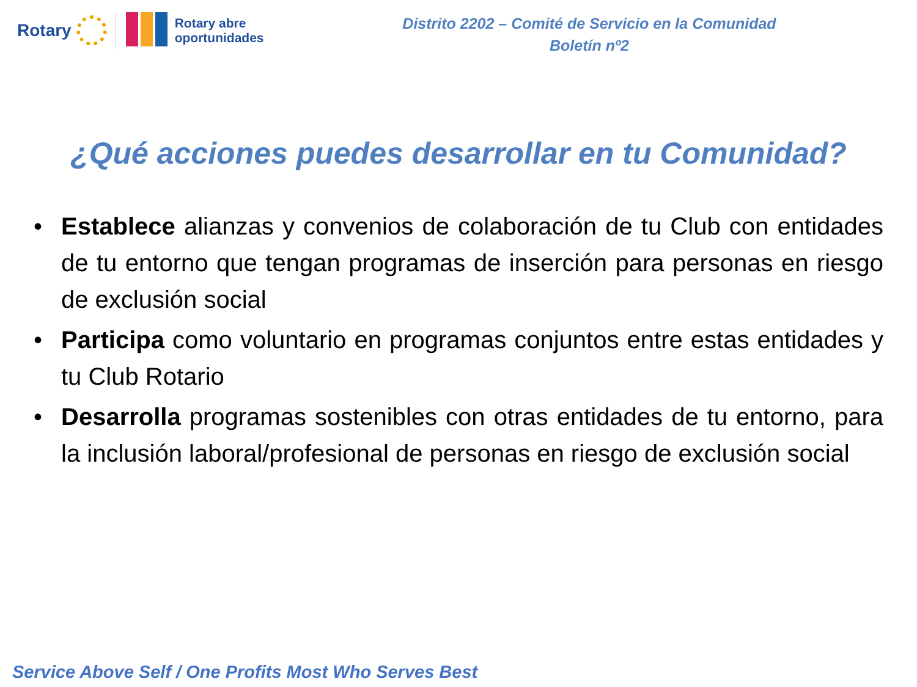Rotary
Rotary abre
oportunidades
Distrito 2202 – Comité de Servicio en la Comunidad
Boletín nº2
¿Qué acciones puedes desarrollar en tu Comunidad?
• Establece alianzas y convenios de colaboración de tu Club con entidades de tu entorno que tengan programas de inserción para personas en riesgo de exclusión social
• Participa como voluntario en programas conjuntos entre estas entidades y tu Club Rotario
• Desarrolla programas sostenibles con otras entidades de tu entorno, para la inclusión laboral/profesional de personas en riesgo de exclusión social
Service Above Self / One Profits Most Who Serves Best